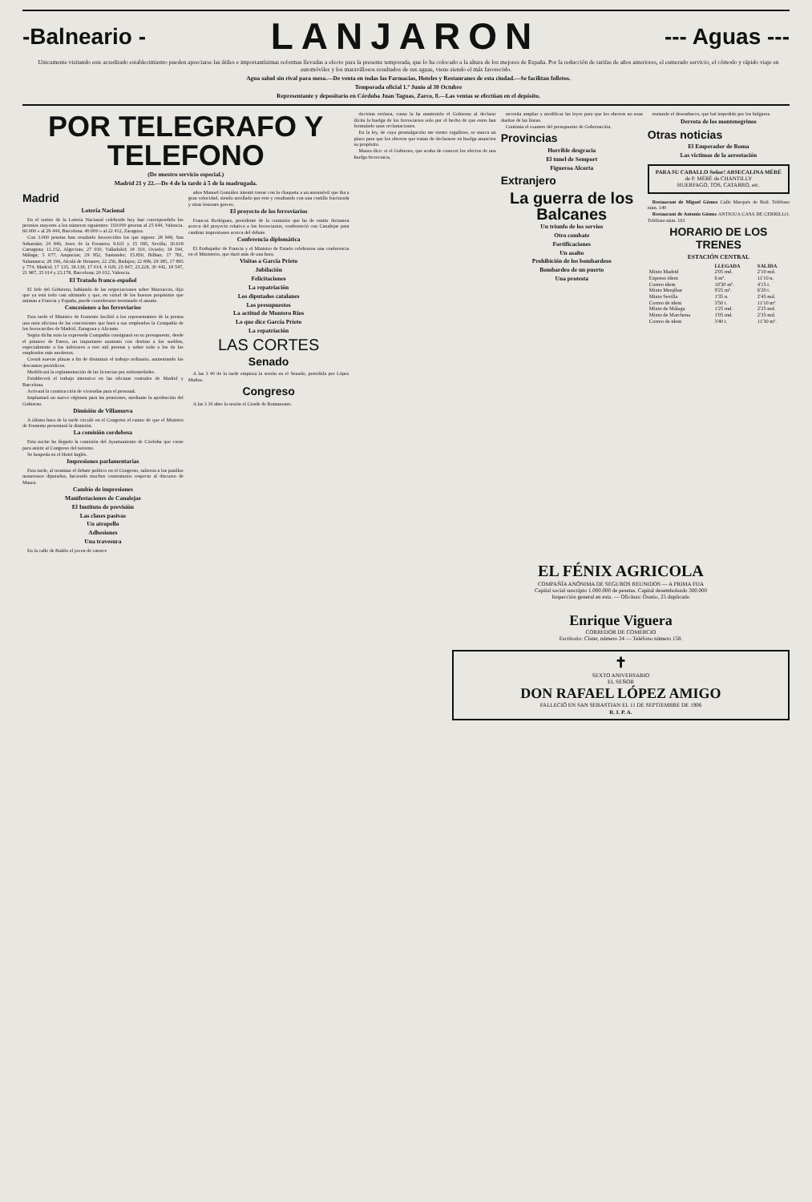-Balneario - LANJARON --- Aguas ---
Unicamente visitando este acreditado establecimiento pueden apreciarse las útiles e importantísimas reformas llevadas a efecto para la presente temporada, que lo ha colocado a la altura de los mejores de España. Por la reducción de tarifas de años anteriores, el esmerado servicio, el cómodo y rápido viaje en automóviles y los maravillosos resultados de sus aguas, viene siendo el más favorecido.
Agua salud sin rival para mesa.—De venta en todas las Farmacias, Hoteles y Restauranes de esta ciudad.—Se facilitan folletos.
Temporada oficial 1.º Junio al 30 Octubre
Representante y depositario en Córdoba Juan Taguas, Zarco, 8.—Las ventas se efectúan en el depósito.
POR TELEGRAFO Y TELEFONO
(De nuestro servicio especial.)
Madrid 21 y 22.—De 4 de la tarde á 5 de la madrugada.
Madrid
Lotería Nacional
En el sorteo de la Lotería Nacional celebrado hoy han correspondido los premios mayores a los números siguientes: 150.000 pesetas al 25 644, Valencia. 60.000 » al 29 444, Barcelona. 40.000 » al 22 412, Zaragoza.
Con 3.000 pesetas han resultado favorecidos los que siguen: 28 948, San Sebastián; 24 846, Jerez de la Frontera; 9.631 y 15 095, Sevilla; 30.618 Cartagena; 11.152, Algeciras; 27 030, Valladolid; 34 310, Oviedo; 34 194, Málaga; 5 677, Ampurias; 29 952, Santander; 15.850, Bilbao; 17 781, Salamanca; 28 196, Alcalá de Henares; 22 256, Badajoz; 22 899, 29 385, 17 895 y 774, Madrid; 17 135, 18.138, 17 014, 4 029, 25 847, 23.228, 30 442, 18 547, 21 987, 35 014 y 23.178, Barcelona; 20 032, Valencia.
El Tratado franco-español
El Jefe del Gobierno, hablando de las negociaciones sobre Marruecos, dijo que ya está todo casi ultimado y que, en virtud de los buenos propósitos que animan a Francia y España, puede considerarse terminado el asunto.
Concesiones a los ferroviarios
Esta tarde el Ministro de Fomento facilitó a los representantes de la prensa una nota oficiosa de las concesiones que hará a sus empleados la Compañía de los ferrocarriles de Madrid, Zaragoza y Alicante.
Según dicha nota la expresada Compañía consignará en su presupuesto, desde el primero de Enero, un importante aumento con destino a los sueldos, especialmente a los inferiores a tres mil pesetas y sobre todo a los de los empleados más modestos.
Creará nuevas plazas a fin de disminuir el trabajo ordinario, aumentando los descansos periódicos.
Modificará la reglamentación de las licencias por enfermedades.
Establecerá el trabajo intensivo en las oficinas centrales de Madrid y Barcelona.
Activará la construcción de viviendas para el personal.
Implantará un nuevo régimen para las pensiones, mediante la aprobación del Gobierno.
Dimisión de Villanueva
A última hora de la tarde circuló en el Congreso el rumor de que el Ministro de Fomento presentará la dimisión.
La comisión cordobesa
Esta noche ha llegado la comisión del Ayuntamiento de Córdoba que viene para asistir al Congreso del turismo.
Se hospeda en el Hotel Inglés.
Impresiones parlamentarias
Esta tarde, al terminar el debate político en el Congreso, salieron a los pasillos numerosos diputados, haciendo muchos comentarios respecto al discurso de Maura.
Cambio de impresiones
Manifestaciones de Canalejas
El Instituto de previsión
Las clases pasivas
Un atropello
Adhesiones
Una travesura
En la calle de Bailén el joven de catorce
años Manuel González intentó torear con la chaqueta a un automóvil que iba a gran velocidad, siendo arrollado por este y resultando con una costilla fracturada y otras lesiones graves.
El proyecto de los ferroviarios
Francos Rodríguez, presidente de la comisión que ha de emitir dictamen acerca del proyecto relativo a los ferroviarios, conferenció con Canalejas para cambiar impresiones acerca del debate.
Conferencia diplomática
El Embajador de Francia y el Ministro de Estado celebraron una conferencia en el Ministerio, que duró más de una hora.
Visitas a García Prieto
Jubilación
Felicitaciones
La repatriación
Los diputados catalanes
Los presupuestos
La actitud de Montero Ríos
Lo que dice García Prieto
La repatriación
LAS CORTES
Senado
A las 3 40 de la tarde empieza la sesión en el Senado, presidida por López Muñoz.
Congreso
A las 3 10 abre la sesión el Conde de Romanones.
doctrina errónea, como la ha mantenido el Gobierno al declarar ilícita la huelga de los ferroviarios solo por el hecho de que estos han formulado unas reclamaciones.
En la ley, de cuya promulgación me siento orgulloso, se marca un plazo para que los obreros que tratan de declararse en huelga anuncien su propósito.
Maura dice: si el Gobierno, que acaba de conocer los efectos de una huelga ferroviaria,
necesita ampliar y modificar las leyes para que los obreros no sean dueños de las líneas.
Continúa el examen del presupuesto de Gobernación.
Provincias
Horrible desgracia
El tunel de Semport
Figueroa Alcorta
Extranjero
La guerra de los Balcanes
Un triunfo de los servios
Otro combate
Fortificaciones
Un asalto
Prohibición de los bombardeos
Bombardeo de un puerto
Una protesta
tentando el desembarco, que fué impedido por los búlgaros.
Derrota de los montenegrinos
Otras noticias
El Emperador de Roma
Las víctimas de la aerostación
PARA SU CABALLO Señor! ARSECALINA MÉRÉ
de P. MÉRÉ de CHANTILLY
HUERFAGO, TOS, CATARRO, etc.
Restaurant de Miguel Gómez Calle Marqués de Boil. Teléfono núm. 140
Restaurant de Antonio Gómez ANTIGUA CASA DE CERRILLO. Teléfono núm. 163
HORARIO DE LOS TRENES
ESTACIÓN CENTRAL
| | LLEGADA | SALIDA |
| --- | --- | --- |
| Mixto Madrid | 2'05 md. | 2'10 md. |
| Expreso idem | 6 mª. | 11'10 n. |
| Correo idem | 10'30 mª. | 4'15 t. |
| Mixto Menjíbar | 9'25 mª. | 6'20 t. |
| Mixto Sevilla | 1'35 n. | 2'45 md. |
| Correo de idem | 3'50 t. | 11'10 mª. |
| Mixto de Málaga | 1'25 md. | 2'25 md. |
| Mixto de Marchena | 1'05 md. | 2'35 md. |
| Correo de idem | 3'40 t. | 11'30 mª. |
EL FÉNIX AGRICOLA
COMPAÑÍA ANÓNIMA DE SEGUROS REUNIDOS — A PRIMA FIJA
Capital social suscripto 1.000.000 de pesetas. Capital desembolsado 300.000
Inspección general en esta. — Oficinas: Osario, 25 duplicado
Enrique Viguera
CORREDOR DE COMERCIO
Escritorio: Císter, número 24 — Teléfono número 158.
✝
SEXTO ANIVERSARIO
EL SEÑOR
DON RAFAEL LÓPEZ AMIGO
FALLECIÓ EN SAN SEBASTIAN EL 11 DE SEPTIEMBRE DE 1906
R. I. P. A.